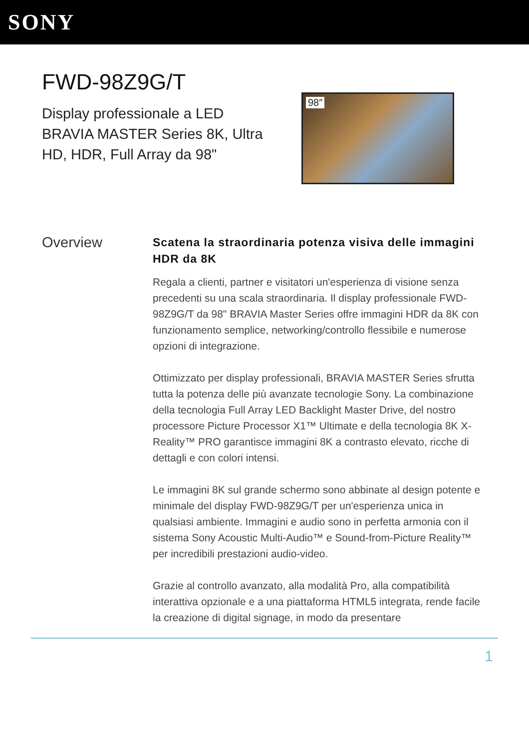SONY
FWD-98Z9G/T
Display professionale a LED BRAVIA MASTER Series 8K, Ultra HD, HDR, Full Array da 98"
98″
Overview
Scatena la straordinaria potenza visiva delle immagini HDR da 8K
Regala a clienti, partner e visitatori un'esperienza di visione senza precedenti su una scala straordinaria. Il display professionale FWD-98Z9G/T da 98" BRAVIA Master Series offre immagini HDR da 8K con funzionamento semplice, networking/controllo flessibile e numerose opzioni di integrazione.
Ottimizzato per display professionali, BRAVIA MASTER Series sfrutta tutta la potenza delle più avanzate tecnologie Sony. La combinazione della tecnologia Full Array LED Backlight Master Drive, del nostro processore Picture Processor X1™ Ultimate e della tecnologia 8K X-Reality™ PRO garantisce immagini 8K a contrasto elevato, ricche di dettagli e con colori intensi.
Le immagini 8K sul grande schermo sono abbinate al design potente e minimale del display FWD-98Z9G/T per un'esperienza unica in qualsiasi ambiente. Immagini e audio sono in perfetta armonia con il sistema Sony Acoustic Multi-Audio™ e Sound-from-Picture Reality™ per incredibili prestazioni audio-video.
Grazie al controllo avanzato, alla modalità Pro, alla compatibilità interattiva opzionale e a una piattaforma HTML5 integrata, rende facile la creazione di digital signage, in modo da presentare
1